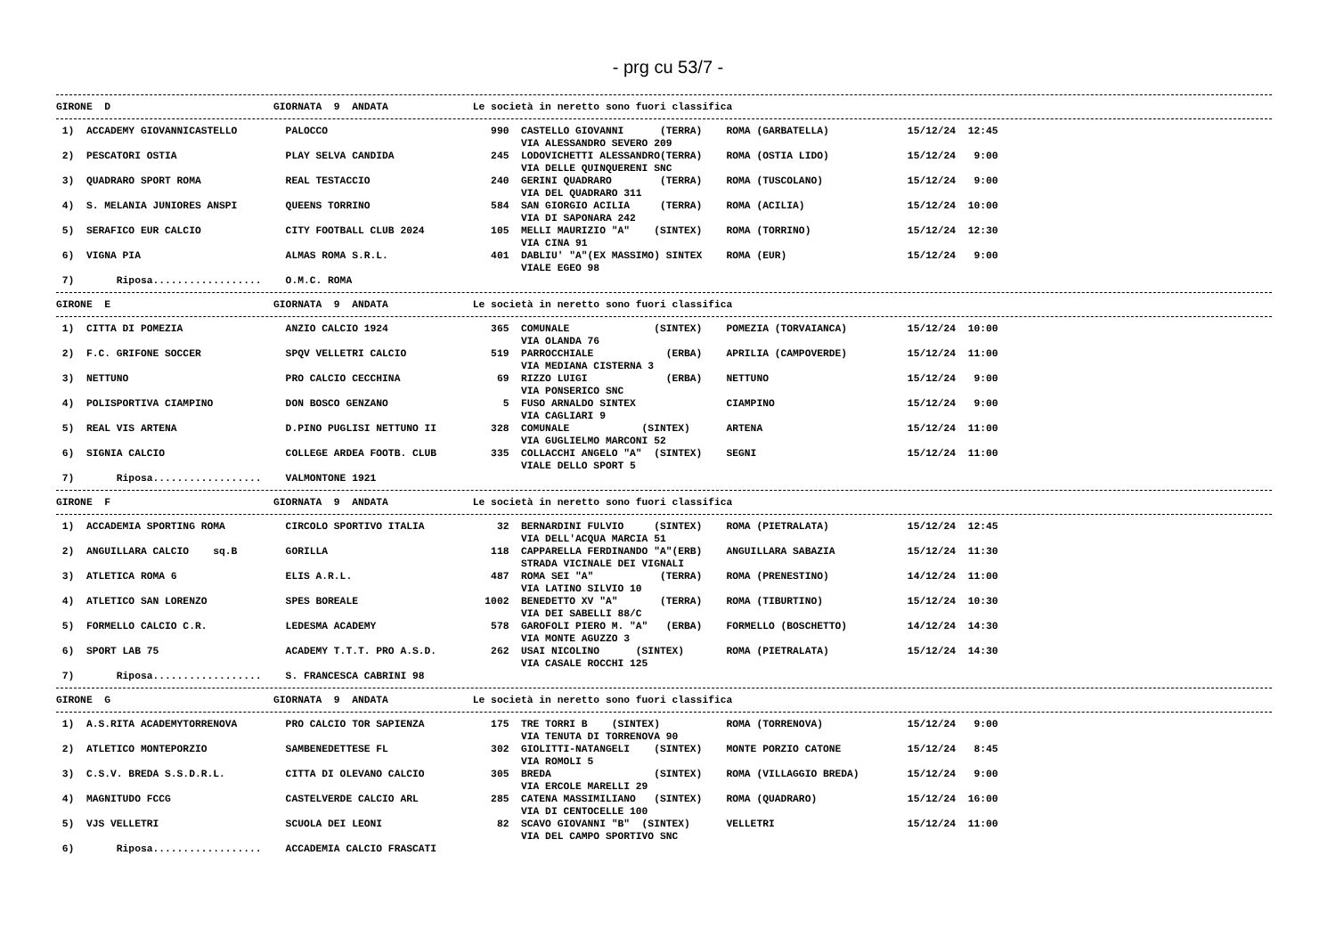- prg cu 53/7 -
GIRONE  D                           GIORNATA  9  ANDATA              Le società in neretto sono fuori classifica
 1)  ACCADEMY GIOVANNICASTELLO        PALOCCO                           990  CASTELLO GIOVANNI      (TERRA)    ROMA (GARBATELLA)             15/12/24  12:45
                                                                             VIA ALESSANDRO SEVERO 209
 2)  PESCATORI OSTIA                  PLAY SELVA CANDIDA                245  LODOVICHETTI ALESSANDRO(TERRA)    ROMA (OSTIA LIDO)             15/12/24   9:00
                                                                             VIA DELLE QUINQUERENI SNC
 3)  QUADRARO SPORT ROMA              REAL TESTACCIO                    240  GERINI QUADRARO        (TERRA)    ROMA (TUSCOLANO)              15/12/24   9:00
                                                                             VIA DEL QUADRARO 311
 4)  S. MELANIA JUNIORES ANSPI        QUEENS TORRINO                    584  SAN GIORGIO ACILIA     (TERRA)    ROMA (ACILIA)                 15/12/24  10:00
                                                                             VIA DI SAPONARA 242
 5)  SERAFICO EUR CALCIO              CITY FOOTBALL CLUB 2024           105  MELLI MAURIZIO "A"    (SINTEX)    ROMA (TORRINO)                15/12/24  12:30
                                                                             VIA CINA 91
 6)  VIGNA PIA                        ALMAS ROMA S.R.L.                 401  DABLIU' "A"(EX MASSIMO) SINTEX    ROMA (EUR)                    15/12/24   9:00
                                                                             VIALE EGEO 98
 7)       Riposa..................    O.M.C. ROMA
GIRONE  E                           GIORNATA  9  ANDATA              Le società in neretto sono fuori classifica
 1)  CITTA DI POMEZIA                 ANZIO CALCIO 1924                 365  COMUNALE              (SINTEX)    POMEZIA (TORVAIANCA)          15/12/24  10:00
                                                                             VIA OLANDA 76
 2)  F.C. GRIFONE SOCCER              SPQV VELLETRI CALCIO              519  PARROCCHIALE            (ERBA)    APRILIA (CAMPOVERDE)          15/12/24  11:00
                                                                             VIA MEDIANA CISTERNA 3
 3)  NETTUNO                          PRO CALCIO CECCHINA                69  RIZZO LUIGI             (ERBA)    NETTUNO                       15/12/24   9:00
                                                                             VIA PONSERICO SNC
 4)  POLISPORTIVA CIAMPINO            DON BOSCO GENZANO                   5  FUSO ARNALDO SINTEX               CIAMPINO                      15/12/24   9:00
                                                                             VIA CAGLIARI 9
 5)  REAL VIS ARTENA                  D.PINO PUGLISI NETTUNO II         328  COMUNALE            (SINTEX)      ARTENA                        15/12/24  11:00
                                                                             VIA GUGLIELMO MARCONI 52
 6)  SIGNIA CALCIO                    COLLEGE ARDEA FOOTB. CLUB         335  COLLACCHI ANGELO "A"  (SINTEX)    SEGNI                         15/12/24  11:00
                                                                             VIALE DELLO SPORT 5
 7)       Riposa..................    VALMONTONE 1921
GIRONE  F                           GIORNATA  9  ANDATA              Le società in neretto sono fuori classifica
 1)  ACCADEMIA SPORTING ROMA          CIRCOLO SPORTIVO ITALIA            32  BERNARDINI FULVIO     (SINTEX)    ROMA (PIETRALATA)             15/12/24  12:45
                                                                             VIA DELL'ACQUA MARCIA 51
 2)  ANGUILLARA CALCIO    sq.B        GORILLA                           118  CAPPARELLA FERDINANDO "A"(ERB)    ANGUILLARA SABAZIA            15/12/24  11:30
                                                                             STRADA VICINALE DEI VIGNALI
 3)  ATLETICA ROMA 6                  ELIS A.R.L.                       487  ROMA SEI "A"           (TERRA)    ROMA (PRENESTINO)             14/12/24  11:00
                                                                             VIA LATINO SILVIO 10
 4)  ATLETICO SAN LORENZO             SPES BOREALE                     1002  BENEDETTO XV "A"       (TERRA)    ROMA (TIBURTINO)              15/12/24  10:30
                                                                             VIA DEI SABELLI 88/C
 5)  FORMELLO CALCIO C.R.             LEDESMA ACADEMY                   578  GAROFOLI PIERO M. "A"   (ERBA)    FORMELLO (BOSCHETTO)          14/12/24  14:30
                                                                             VIA MONTE AGUZZO 3
 6)  SPORT LAB 75                     ACADEMY T.T.T. PRO A.S.D.         262  USAI NICOLINO      (SINTEX)       ROMA (PIETRALATA)             15/12/24  14:30
                                                                             VIA CASALE ROCCHI 125
 7)       Riposa..................    S. FRANCESCA CABRINI 98
GIRONE  G                           GIORNATA  9  ANDATA              Le società in neretto sono fuori classifica
 1)  A.S.RITA ACADEMYTORRENOVA        PRO CALCIO TOR SAPIENZA           175  TRE TORRI B    (SINTEX)           ROMA (TORRENOVA)              15/12/24   9:00
                                                                             VIA TENUTA DI TORRENOVA 90
 2)  ATLETICO MONTEPORZIO             SAMBENEDETTESE FL                 302  GIOLITTI-NATANGELI    (SINTEX)    MONTE PORZIO CATONE           15/12/24   8:45
                                                                             VIA ROMOLI 5
 3)  C.S.V. BREDA S.S.D.R.L.          CITTA DI OLEVANO CALCIO           305  BREDA                 (SINTEX)    ROMA (VILLAGGIO BREDA)        15/12/24   9:00
                                                                             VIA ERCOLE MARELLI 29
 4)  MAGNITUDO FCCG                   CASTELVERDE CALCIO ARL            285  CATENA MASSIMILIANO   (SINTEX)    ROMA (QUADRARO)               15/12/24  16:00
                                                                             VIA DI CENTOCELLE 100
 5)  VJS VELLETRI                     SCUOLA DEI LEONI                   82  SCAVO GIOVANNI "B"  (SINTEX)      VELLETRI                      15/12/24  11:00
                                                                             VIA DEL CAMPO SPORTIVO SNC
 6)       Riposa..................    ACCADEMIA CALCIO FRASCATI